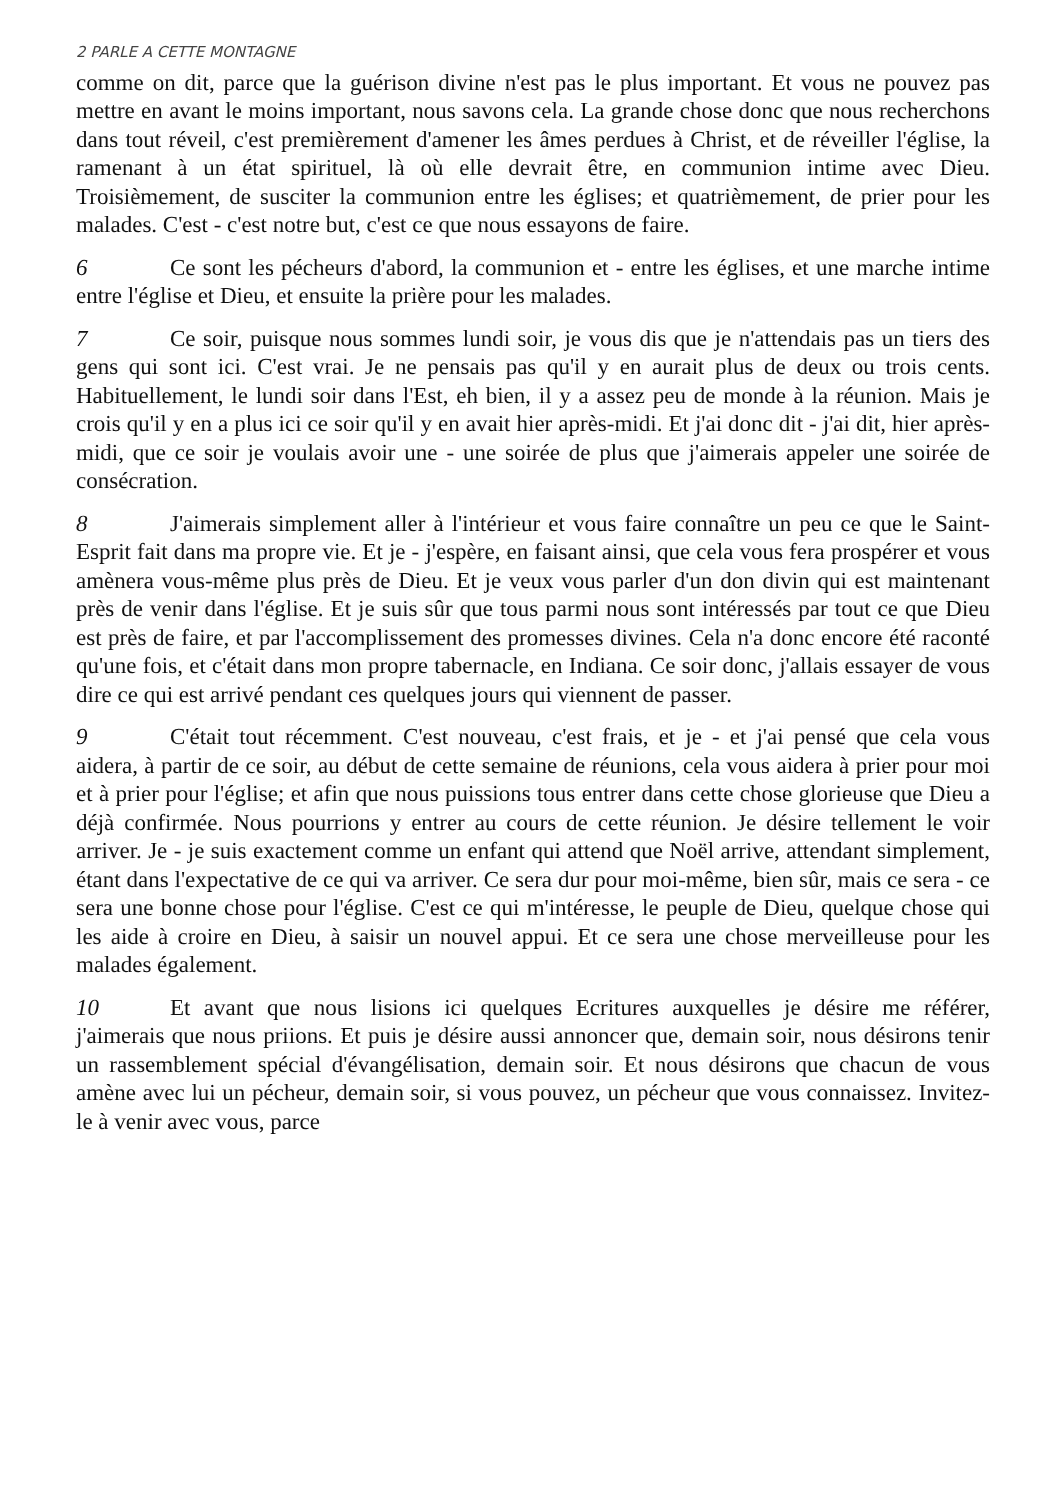2 PARLE A CETTE MONTAGNE
comme on dit, parce que la guérison divine n'est pas le plus important. Et vous ne pouvez pas mettre en avant le moins important, nous savons cela. La grande chose donc que nous recherchons dans tout réveil, c'est premièrement d'amener les âmes perdues à Christ, et de réveiller l'église, la ramenant à un état spirituel, là où elle devrait être, en communion intime avec Dieu. Troisièmement, de susciter la communion entre les églises; et quatrièmement, de prier pour les malades. C'est - c'est notre but, c'est ce que nous essayons de faire.
6 Ce sont les pécheurs d'abord, la communion et - entre les églises, et une marche intime entre l'église et Dieu, et ensuite la prière pour les malades.
7 Ce soir, puisque nous sommes lundi soir, je vous dis que je n'attendais pas un tiers des gens qui sont ici. C'est vrai. Je ne pensais pas qu'il y en aurait plus de deux ou trois cents. Habituellement, le lundi soir dans l'Est, eh bien, il y a assez peu de monde à la réunion. Mais je crois qu'il y en a plus ici ce soir qu'il y en avait hier après-midi. Et j'ai donc dit - j'ai dit, hier après-midi, que ce soir je voulais avoir une - une soirée de plus que j'aimerais appeler une soirée de consécration.
8 J'aimerais simplement aller à l'intérieur et vous faire connaître un peu ce que le Saint-Esprit fait dans ma propre vie. Et je - j'espère, en faisant ainsi, que cela vous fera prospérer et vous amènera vous-même plus près de Dieu. Et je veux vous parler d'un don divin qui est maintenant près de venir dans l'église. Et je suis sûr que tous parmi nous sont intéressés par tout ce que Dieu est près de faire, et par l'accomplissement des promesses divines. Cela n'a donc encore été raconté qu'une fois, et c'était dans mon propre tabernacle, en Indiana. Ce soir donc, j'allais essayer de vous dire ce qui est arrivé pendant ces quelques jours qui viennent de passer.
9 C'était tout récemment. C'est nouveau, c'est frais, et je - et j'ai pensé que cela vous aidera, à partir de ce soir, au début de cette semaine de réunions, cela vous aidera à prier pour moi et à prier pour l'église; et afin que nous puissions tous entrer dans cette chose glorieuse que Dieu a déjà confirmée. Nous pourrions y entrer au cours de cette réunion. Je désire tellement le voir arriver. Je - je suis exactement comme un enfant qui attend que Noël arrive, attendant simplement, étant dans l'expectative de ce qui va arriver. Ce sera dur pour moi-même, bien sûr, mais ce sera - ce sera une bonne chose pour l'église. C'est ce qui m'intéresse, le peuple de Dieu, quelque chose qui les aide à croire en Dieu, à saisir un nouvel appui. Et ce sera une chose merveilleuse pour les malades également.
10 Et avant que nous lisions ici quelques Ecritures auxquelles je désire me référer, j'aimerais que nous priions. Et puis je désire aussi annoncer que, demain soir, nous désirons tenir un rassemblement spécial d'évangélisation, demain soir. Et nous désirons que chacun de vous amène avec lui un pécheur, demain soir, si vous pouvez, un pécheur que vous connaissez. Invitez-le à venir avec vous, parce